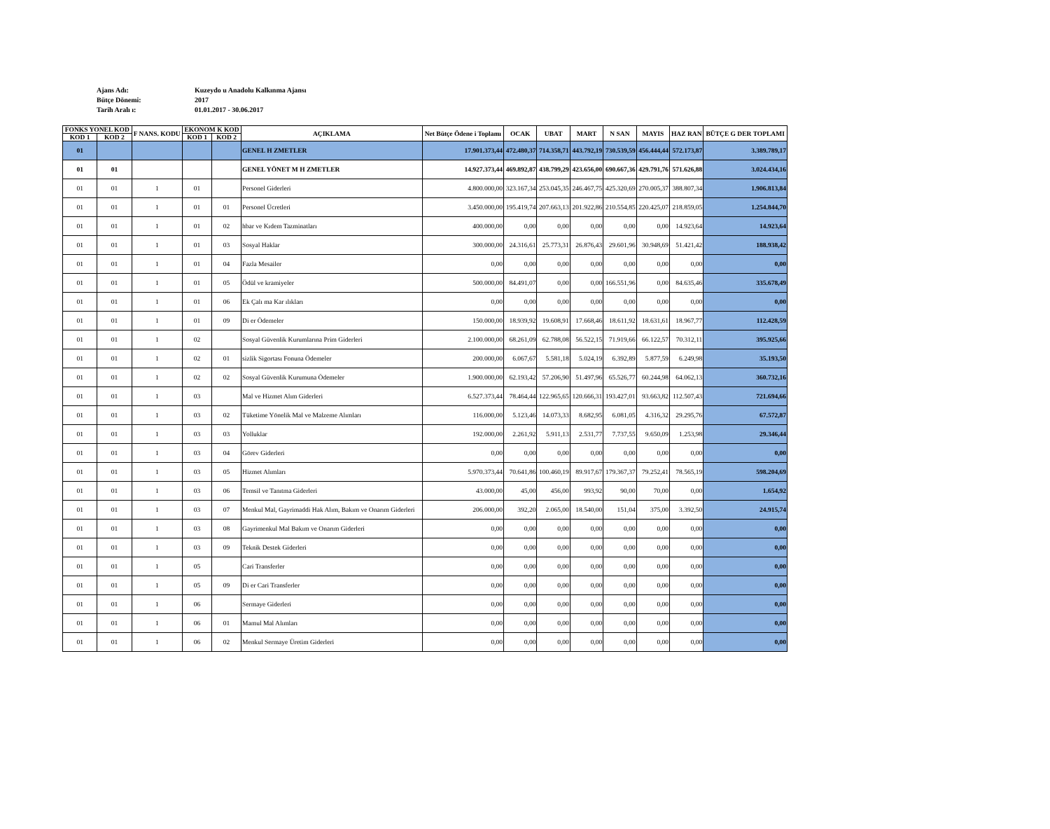Ajans Adı: Kuzeydo u Anadolu Kalkınma Ajansı
Bütçe Dönemi: 2017
Tarih Aralı ı: 01.01.2017 - 30.06.2017
| FONKS YONEL KOD | | F NANS. KODU | EKONOM K KOD | | AÇIKLAMA | Net Bütçe Ödene i Toplamı | OCAK | UBAT | MART | N SAN | MAYIS | HAZ RAN | BÜTÇE G DER TOPLAMI |
| --- | --- | --- | --- | --- | --- | --- | --- | --- | --- | --- | --- | --- | --- |
| KOD 1 | KOD 2 | | KOD 1 | KOD 2 | | | | | | | | | |
| 01 | | | | | GENEL H ZMETLER | 17.901.373,44 | 472.480,37 | 714.358,71 | 443.792,19 | 730.539,59 | 456.444,44 | 572.173,87 | 3.389.789,17 |
| 01 | 01 | | | | GENEL YÖNET M H ZMETLER | 14.927.373,44 | 469.892,87 | 438.799,29 | 423.656,00 | 690.667,36 | 429.791,76 | 571.626,88 | 3.024.434,16 |
| 01 | 01 | 1 | 01 | | Personel Giderleri | 4.800.000,00 | 323.167,34 | 253.045,35 | 246.467,75 | 425.320,69 | 270.005,37 | 388.807,34 | 1.906.813,84 |
| 01 | 01 | 1 | 01 | 01 | Personel Ücretleri | 3.450.000,00 | 195.419,74 | 207.663,13 | 201.922,86 | 210.554,85 | 220.425,07 | 218.859,05 | 1.254.844,70 |
| 01 | 01 | 1 | 01 | 02 | hbar ve Kıdem Tazminatları | 400.000,00 | 0,00 | 0,00 | 0,00 | 0,00 | 0,00 | 14.923,64 | 14.923,64 |
| 01 | 01 | 1 | 01 | 03 | Sosyal Haklar | 300.000,00 | 24.316,61 | 25.773,31 | 26.876,43 | 29.601,96 | 30.948,69 | 51.421,42 | 188.938,42 |
| 01 | 01 | 1 | 01 | 04 | Fazla Mesailer | 0,00 | 0,00 | 0,00 | 0,00 | 0,00 | 0,00 | 0,00 | 0,00 |
| 01 | 01 | 1 | 01 | 05 | Ödül ve kramiyeler | 500.000,00 | 84.491,07 | 0,00 | 0,00 | 166.551,96 | 0,00 | 84.635,46 | 335.678,49 |
| 01 | 01 | 1 | 01 | 06 | Ek Çalı ma Kar ılıkları | 0,00 | 0,00 | 0,00 | 0,00 | 0,00 | 0,00 | 0,00 | 0,00 |
| 01 | 01 | 1 | 01 | 09 | Di er Ödemeler | 150.000,00 | 18.939,92 | 19.608,91 | 17.668,46 | 18.611,92 | 18.631,61 | 18.967,77 | 112.428,59 |
| 01 | 01 | 1 | 02 | | Sosyal Güvenlik Kurumlarına Prim Giderleri | 2.100.000,00 | 68.261,09 | 62.788,08 | 56.522,15 | 71.919,66 | 66.122,57 | 70.312,11 | 395.925,66 |
| 01 | 01 | 1 | 02 | 01 | sizlik Sigortası Fonuna Ödemeler | 200.000,00 | 6.067,67 | 5.581,18 | 5.024,19 | 6.392,89 | 5.877,59 | 6.249,98 | 35.193,50 |
| 01 | 01 | 1 | 02 | 02 | Sosyal Güvenlik Kurumuna Ödemeler | 1.900.000,00 | 62.193,42 | 57.206,90 | 51.497,96 | 65.526,77 | 60.244,98 | 64.062,13 | 360.732,16 |
| 01 | 01 | 1 | 03 | | Mal ve Hizmet Alım Giderleri | 6.527.373,44 | 78.464,44 | 122.965,65 | 120.666,31 | 193.427,01 | 93.663,82 | 112.507,43 | 721.694,66 |
| 01 | 01 | 1 | 03 | 02 | Tüketime Yönelik Mal ve Malzeme Alımları | 116.000,00 | 5.123,46 | 14.073,33 | 8.682,95 | 6.081,05 | 4.316,32 | 29.295,76 | 67.572,87 |
| 01 | 01 | 1 | 03 | 03 | Yolluklar | 192.000,00 | 2.261,92 | 5.911,13 | 2.531,77 | 7.737,55 | 9.650,09 | 1.253,98 | 29.346,44 |
| 01 | 01 | 1 | 03 | 04 | Görev Giderleri | 0,00 | 0,00 | 0,00 | 0,00 | 0,00 | 0,00 | 0,00 | 0,00 |
| 01 | 01 | 1 | 03 | 05 | Hizmet Alımları | 5.970.373,44 | 70.641,86 | 100.460,19 | 89.917,67 | 179.367,37 | 79.252,41 | 78.565,19 | 598.204,69 |
| 01 | 01 | 1 | 03 | 06 | Temsil ve Tanıtma Giderleri | 43.000,00 | 45,00 | 456,00 | 993,92 | 90,00 | 70,00 | 0,00 | 1.654,92 |
| 01 | 01 | 1 | 03 | 07 | Menkul Mal, Gayrimaddi Hak Alım, Bakım ve Onarım Giderleri | 206.000,00 | 392,20 | 2.065,00 | 18.540,00 | 151,04 | 375,00 | 3.392,50 | 24.915,74 |
| 01 | 01 | 1 | 03 | 08 | Gayrimenkul Mal Bakım ve Onarım Giderleri | 0,00 | 0,00 | 0,00 | 0,00 | 0,00 | 0,00 | 0,00 | 0,00 |
| 01 | 01 | 1 | 03 | 09 | Teknik Destek Giderleri | 0,00 | 0,00 | 0,00 | 0,00 | 0,00 | 0,00 | 0,00 | 0,00 |
| 01 | 01 | 1 | 05 | | Cari Transferler | 0,00 | 0,00 | 0,00 | 0,00 | 0,00 | 0,00 | 0,00 | 0,00 |
| 01 | 01 | 1 | 05 | 09 | Di er Cari Transferler | 0,00 | 0,00 | 0,00 | 0,00 | 0,00 | 0,00 | 0,00 | 0,00 |
| 01 | 01 | 1 | 06 | | Sermaye Giderleri | 0,00 | 0,00 | 0,00 | 0,00 | 0,00 | 0,00 | 0,00 | 0,00 |
| 01 | 01 | 1 | 06 | 01 | Mamul Mal Alımları | 0,00 | 0,00 | 0,00 | 0,00 | 0,00 | 0,00 | 0,00 | 0,00 |
| 01 | 01 | 1 | 06 | 02 | Menkul Sermaye Üretim Giderleri | 0,00 | 0,00 | 0,00 | 0,00 | 0,00 | 0,00 | 0,00 | 0,00 |